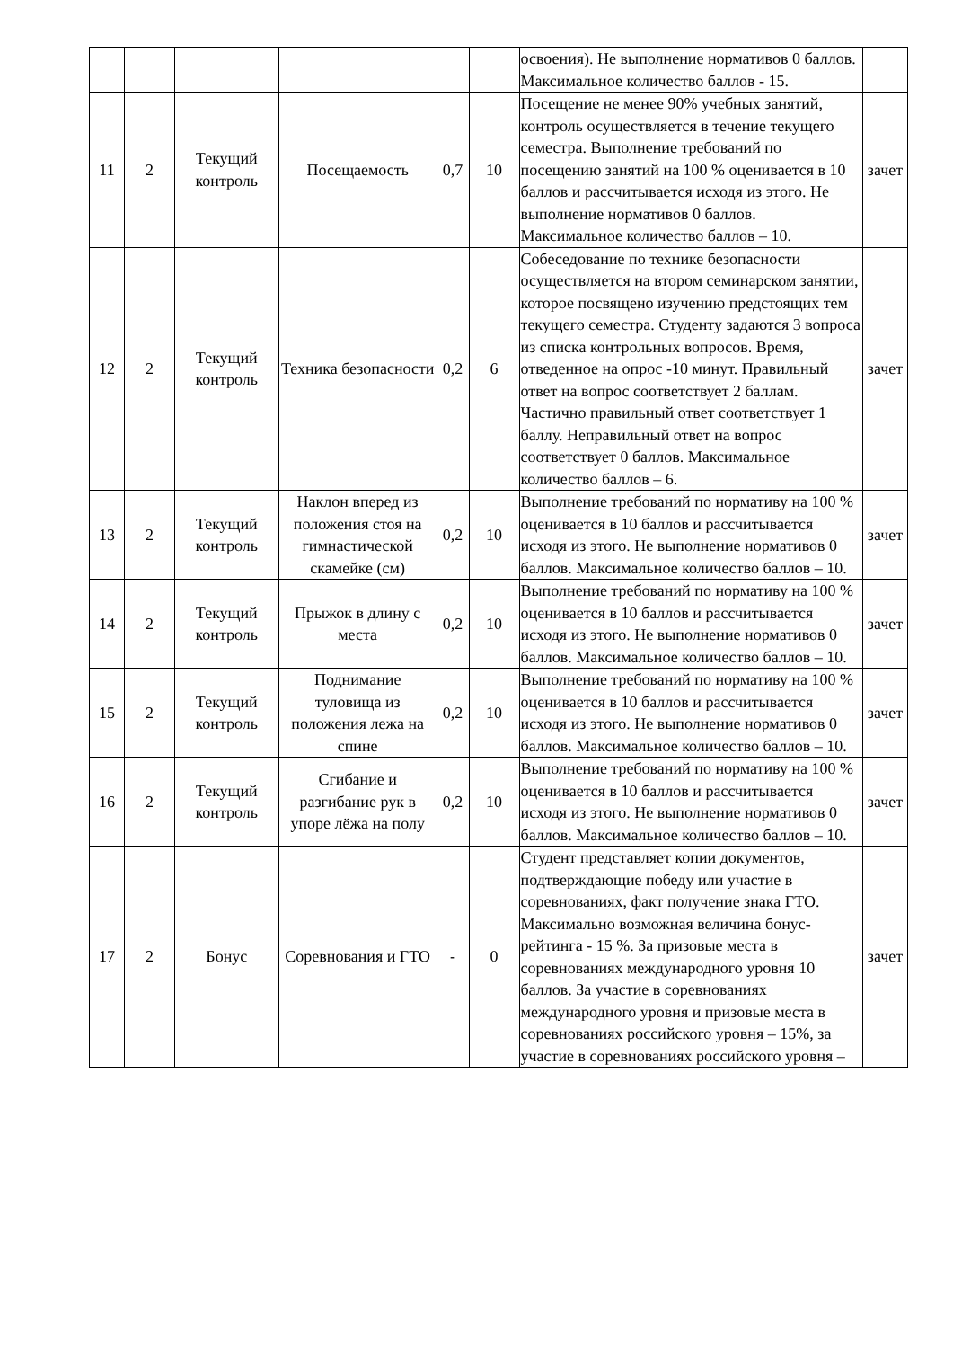| | | | | | | освоения). Не выполнение нормативов 0 баллов. Максимальное количество баллов - 15. | |
| 11 | 2 | Текущий контроль | Посещаемость | 0,7 | 10 | Посещение не менее 90% учебных занятий, контроль осуществляется в течение текущего семестра. Выполнение требований по посещению занятий на 100 % оценивается в 10 баллов и рассчитывается исходя из этого. Не выполнение нормативов 0 баллов. Максимальное количество баллов – 10. | зачет |
| 12 | 2 | Текущий контроль | Техника безопасности | 0,2 | 6 | Собеседование по технике безопасности осуществляется на втором семинарском занятии, которое посвящено изучению предстоящих тем текущего семестра. Студенту задаются 3 вопроса из списка контрольных вопросов. Время, отведенное на опрос -10 минут. Правильный ответ на вопрос соответствует 2 баллам. Частично правильный ответ соответствует 1 баллу. Неправильный ответ на вопрос соответствует 0 баллов. Максимальное количество баллов – 6. | зачет |
| 13 | 2 | Текущий контроль | Наклон вперед из положения стоя на гимнастической скамейке (см) | 0,2 | 10 | Выполнение требований по нормативу на 100 % оценивается в 10 баллов и рассчитывается исходя из этого. Не выполнение нормативов 0 баллов. Максимальное количество баллов – 10. | зачет |
| 14 | 2 | Текущий контроль | Прыжок в длину с места | 0,2 | 10 | Выполнение требований по нормативу на 100 % оценивается в 10 баллов и рассчитывается исходя из этого. Не выполнение нормативов 0 баллов. Максимальное количество баллов – 10. | зачет |
| 15 | 2 | Текущий контроль | Поднимание туловища из положения лежа на спине | 0,2 | 10 | Выполнение требований по нормативу на 100 % оценивается в 10 баллов и рассчитывается исходя из этого. Не выполнение нормативов 0 баллов. Максимальное количество баллов – 10. | зачет |
| 16 | 2 | Текущий контроль | Сгибание и разгибание рук в упоре лёжа на полу | 0,2 | 10 | Выполнение требований по нормативу на 100 % оценивается в 10 баллов и рассчитывается исходя из этого. Не выполнение нормативов 0 баллов. Максимальное количество баллов – 10. | зачет |
| 17 | 2 | Бонус | Соревнования и ГТО | - | 0 | Студент представляет копии документов, подтверждающие победу или участие в соревнованиях, факт получение знака ГТО. Максимально возможная величина бонус-рейтинга - 15 %. За призовые места в соревнованиях международного уровня 10 баллов. За участие в соревнованиях международного уровня и призовые места в соревнованиях российского уровня – 15%, за участие в соревнованиях российского уровня – | зачет |